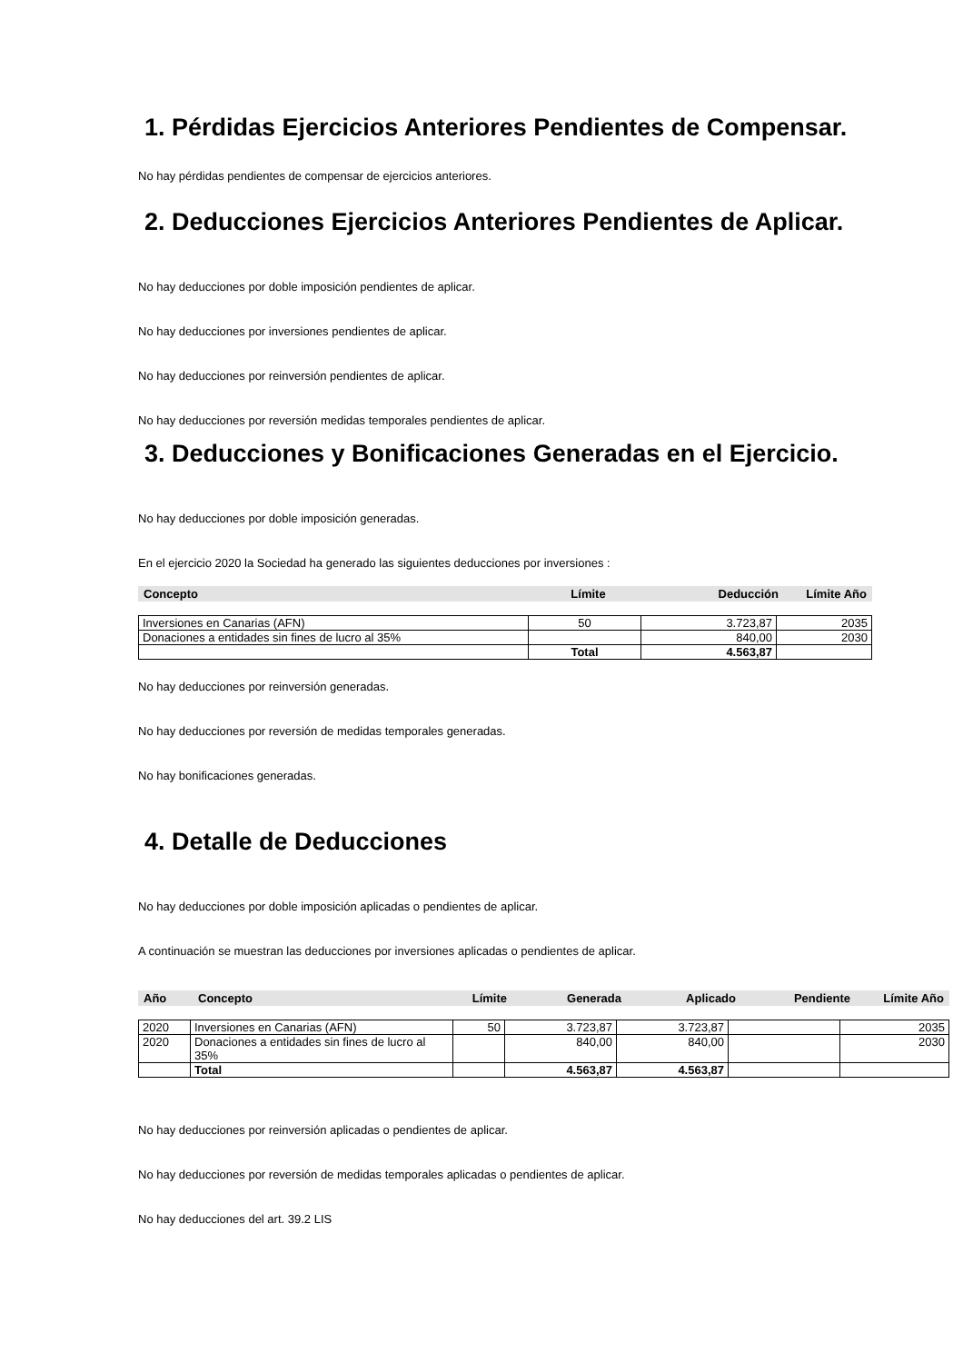1. Pérdidas Ejercicios Anteriores Pendientes de Compensar.
No hay pérdidas pendientes de compensar de ejercicios anteriores.
2. Deducciones Ejercicios Anteriores Pendientes de Aplicar.
No hay deducciones por doble imposición pendientes de aplicar.
No hay deducciones por inversiones pendientes de aplicar.
No hay deducciones por reinversión pendientes de aplicar.
No hay deducciones por reversión medidas temporales pendientes de aplicar.
3. Deducciones y Bonificaciones Generadas en el Ejercicio.
No hay deducciones por doble imposición generadas.
En el ejercicio 2020 la Sociedad ha generado las siguientes deducciones por inversiones :
| Concepto | Límite | Deducción | Límite Año |
| Inversiones en Canarias (AFN) | 50 | 3.723,87 | 2035 |
| Donaciones a entidades sin fines de lucro al 35% | | 840,00 | 2030 |
| | Total | 4.563,87 | |
No hay deducciones por reinversión generadas.
No hay deducciones por reversión de medidas temporales generadas.
No hay bonificaciones generadas.
4. Detalle de Deducciones
No hay deducciones por doble imposición aplicadas o pendientes de aplicar.
A continuación se muestran las deducciones por inversiones aplicadas o pendientes de aplicar.
| Año | Concepto | Límite | Generada | Aplicado | Pendiente | Límite Año |
| 2020 | Inversiones en Canarias (AFN) | 50 | 3.723,87 | 3.723,87 | | 2035 |
| 2020 | Donaciones a entidades sin fines de lucro al 35% | | 840,00 | 840,00 | | 2030 |
| | Total | | 4.563,87 | 4.563,87 | | |
No hay deducciones por reinversión aplicadas o pendientes de aplicar.
No hay deducciones por reversión de medidas temporales aplicadas o pendientes de aplicar.
No hay deducciones del art. 39.2 LIS